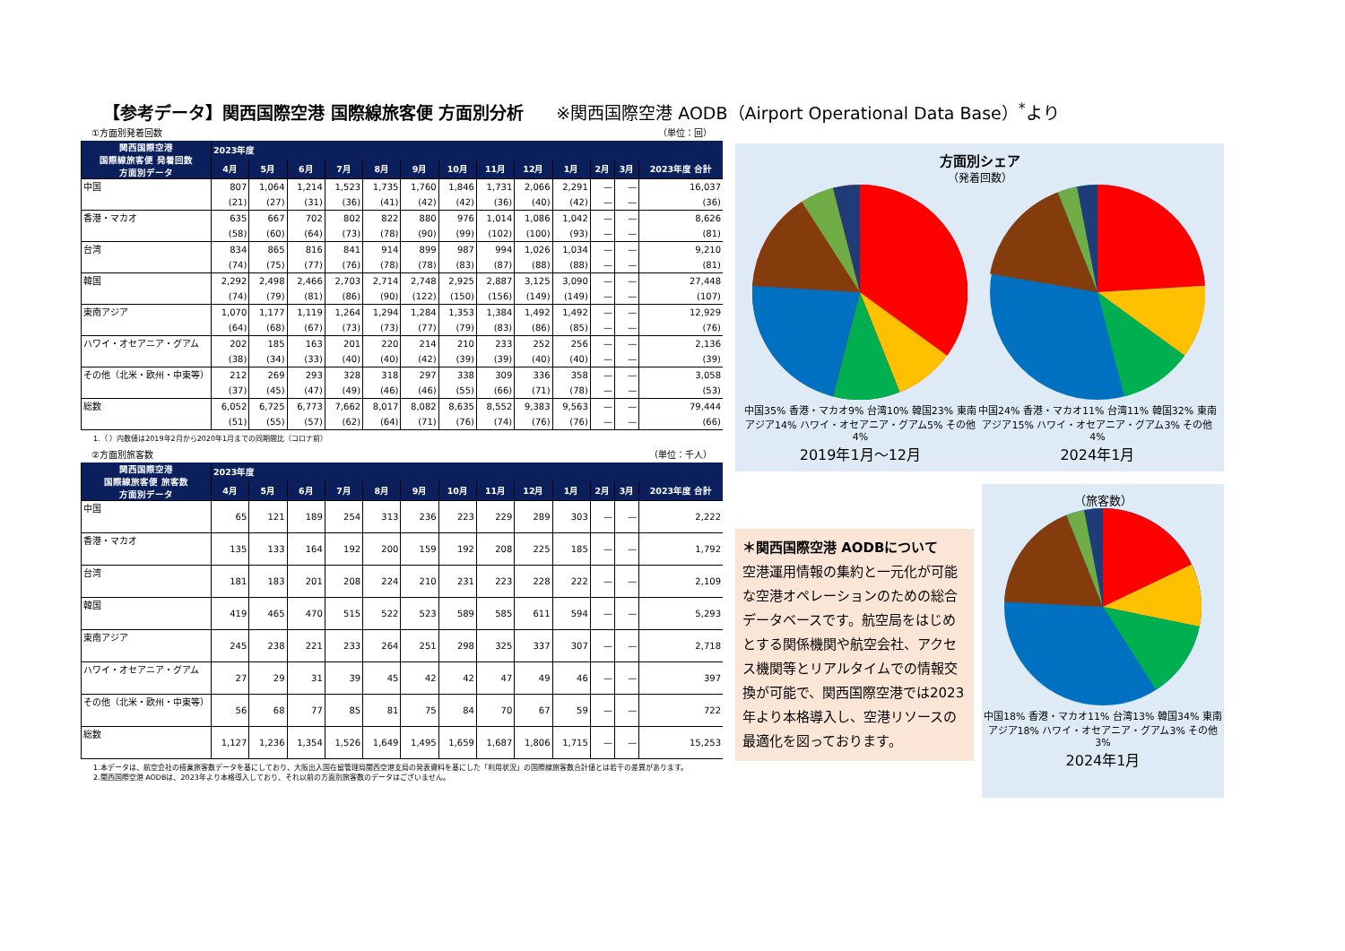【参考データ】関西国際空港 国際線旅客便 方面別分析 ※関西国際空港 AODB（Airport Operational Data Base）<sup>*</sup>より
①方面別発着回数 （単位：回）
| 関西国際空港 国際線旅客便 発着回数 方面別データ | 2023年度 | | | | | | | | | | | | |
| --- | --- | --- | --- | --- | --- | --- | --- | --- | --- | --- | --- | --- | --- |
| | 4月 | 5月 | 6月 | 7月 | 8月 | 9月 | 10月 | 11月 | 12月 | 1月 | 2月 | 3月 | 2023年度 合計 |
| 中国 | 807 | 1,064 | 1,214 | 1,523 | 1,735 | 1,760 | 1,846 | 1,731 | 2,066 | 2,291 | — | — | 16,037 |
| | (21) | (27) | (31) | (36) | (41) | (42) | (42) | (36) | (40) | (42) | — | — | (36) |
| 香港・マカオ | 635 | 667 | 702 | 802 | 822 | 880 | 976 | 1,014 | 1,086 | 1,042 | — | — | 8,626 |
| | (58) | (60) | (64) | (73) | (78) | (90) | (99) | (102) | (100) | (93) | — | — | (81) |
| 台湾 | 834 | 865 | 816 | 841 | 914 | 899 | 987 | 994 | 1,026 | 1,034 | — | — | 9,210 |
| | (74) | (75) | (77) | (76) | (78) | (78) | (83) | (87) | (88) | (88) | — | — | (81) |
| 韓国 | 2,292 | 2,498 | 2,466 | 2,703 | 2,714 | 2,748 | 2,925 | 2,887 | 3,125 | 3,090 | — | — | 27,448 |
| | (74) | (79) | (81) | (86) | (90) | (122) | (150) | (156) | (149) | (149) | — | — | (107) |
| 東南アジア | 1,070 | 1,177 | 1,119 | 1,264 | 1,294 | 1,284 | 1,353 | 1,384 | 1,492 | 1,492 | — | — | 12,929 |
| | (64) | (68) | (67) | (73) | (73) | (77) | (79) | (83) | (86) | (85) | — | — | (76) |
| ハワイ・オセアニア・グアム | 202 | 185 | 163 | 201 | 220 | 214 | 210 | 233 | 252 | 256 | — | — | 2,136 |
| | (38) | (34) | (33) | (40) | (40) | (42) | (39) | (39) | (40) | (40) | — | — | (39) |
| その他（北米・欧州・中東等） | 212 | 269 | 293 | 328 | 318 | 297 | 338 | 309 | 336 | 358 | — | — | 3,058 |
| | (37) | (45) | (47) | (49) | (46) | (46) | (55) | (66) | (71) | (78) | — | — | (53) |
| 総数 | 6,052 | 6,725 | 6,773 | 7,662 | 8,017 | 8,082 | 8,635 | 8,552 | 9,383 | 9,563 | — | — | 79,444 |
| | (51) | (55) | (57) | (62) | (64) | (71) | (76) | (74) | (76) | (76) | — | — | (66) |
1.（ ）内数値は2019年2月から2020年1月までの同期間比（コロナ前）
②方面別旅客数 （単位：千人）
| 関西国際空港 国際線旅客便 旅客数 方面別データ | 2023年度 | | | | | | | | | | | | |
| --- | --- | --- | --- | --- | --- | --- | --- | --- | --- | --- | --- | --- | --- |
| | 4月 | 5月 | 6月 | 7月 | 8月 | 9月 | 10月 | 11月 | 12月 | 1月 | 2月 | 3月 | 2023年度 合計 |
| 中国 | 65 | 121 | 189 | 254 | 313 | 236 | 223 | 229 | 289 | 303 | — | — | 2,222 |
| 香港・マカオ | 135 | 133 | 164 | 192 | 200 | 159 | 192 | 208 | 225 | 185 | — | — | 1,792 |
| 台湾 | 181 | 183 | 201 | 208 | 224 | 210 | 231 | 223 | 228 | 222 | — | — | 2,109 |
| 韓国 | 419 | 465 | 470 | 515 | 522 | 523 | 589 | 585 | 611 | 594 | — | — | 5,293 |
| 東南アジア | 245 | 238 | 221 | 233 | 264 | 251 | 298 | 325 | 337 | 307 | — | — | 2,718 |
| ハワイ・オセアニア・グアム | 27 | 29 | 31 | 39 | 45 | 42 | 42 | 47 | 49 | 46 | — | — | 397 |
| その他（北米・欧州・中東等） | 56 | 68 | 77 | 85 | 81 | 75 | 84 | 70 | 67 | 59 | — | — | 722 |
| 総数 | 1,127 | 1,236 | 1,354 | 1,526 | 1,649 | 1,495 | 1,659 | 1,687 | 1,806 | 1,715 | — | — | 15,253 |
1.本データは、航空会社の搭乗旅客数データを基にしており、大阪出入国在留管理局関西空港支局の発表資料を基にした「利用状況」の国際線旅客数合計値とは若干の差異があります。
2.関西国際空港 AODBは、2023年より本格導入しており、それ以前の方面別旅客数のデータはございません。
方面別シェア
（発着回数）
中国35% 香港・マカオ9% 台湾10% 韓国23% 東南アジア14% ハワイ・オセアニア・グアム5% その他4%
2019年1月～12月
中国24% 香港・マカオ11% 台湾11% 韓国32% 東南アジア15% ハワイ・オセアニア・グアム3% その他4%
2024年1月
＊関西国際空港 AODBについて
空港運用情報の集約と一元化が可能な空港オペレーションのための総合データベースです。航空局をはじめとする関係機関や航空会社、アクセス機関等とリアルタイムでの情報交換が可能で、関西国際空港では2023年より本格導入し、空港リソースの最適化を図っております。
（旅客数）
中国18% 香港・マカオ11% 台湾13% 韓国34% 東南アジア18% ハワイ・オセアニア・グアム3% その他3%
2024年1月